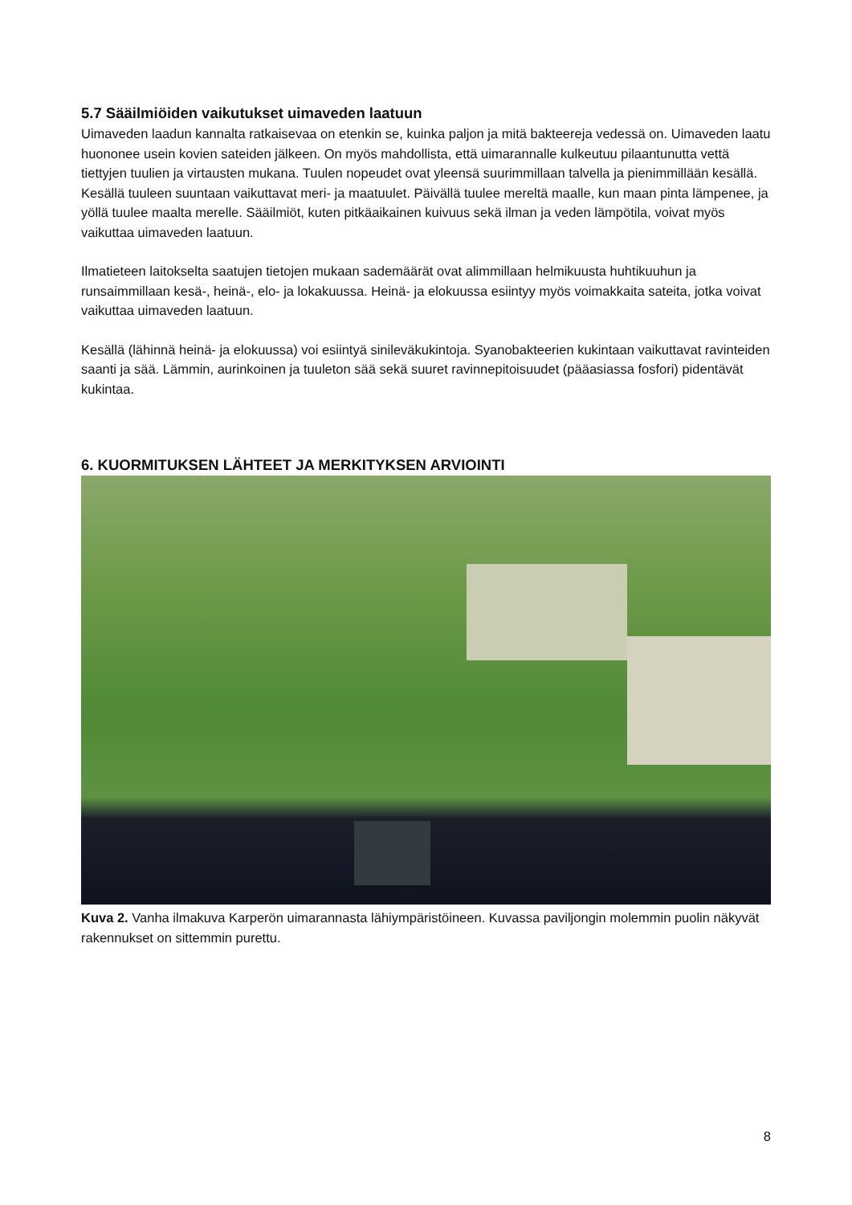5.7 Sääilmiöiden vaikutukset uimaveden laatuun
Uimaveden laadun kannalta ratkaisevaa on etenkin se, kuinka paljon ja mitä bakteereja vedessä on. Uimaveden laatu huononee usein kovien sateiden jälkeen. On myös mahdollista, että uimarannalle kulkeutuu pilaantunutta vettä tiettyjen tuulien ja virtausten mukana. Tuulen nopeudet ovat yleensä suurimmillaan talvella ja pienimmillään kesällä. Kesällä tuuleen suuntaan vaikuttavat meri- ja maatuulet. Päivällä tuulee mereltä maalle, kun maan pinta lämpenee, ja yöllä tuulee maalta merelle. Sääilmiöt, kuten pitkäaikainen kuivuus sekä ilman ja veden lämpötila, voivat myös vaikuttaa uimaveden laatuun.
Ilmatieteen laitokselta saatujen tietojen mukaan sademäärät ovat alimmillaan helmikuusta huhtikuuhun ja runsaimmillaan kesä-, heinä-, elo- ja lokakuussa. Heinä- ja elokuussa esiintyy myös voimakkaita sateita, jotka voivat vaikuttaa uimaveden laatuun.
Kesällä (lähinnä heinä- ja elokuussa) voi esiintyä sinileväkukintoja. Syanobakteerien kukintaan vaikuttavat ravinteiden saanti ja sää. Lämmin, aurinkoinen ja tuuleton sää sekä suuret ravinnepitoisuudet (pääasiassa fosfori) pidentävät kukintaa.
6. KUORMITUKSEN LÄHTEET JA MERKITYKSEN ARVIOINTI
Kuva 2. Vanha ilmakuva Karperön uimarannasta lähiympäristöineen. Kuvassa paviljongin molemmin puolin näkyvät rakennukset on sittemmin purettu.
8